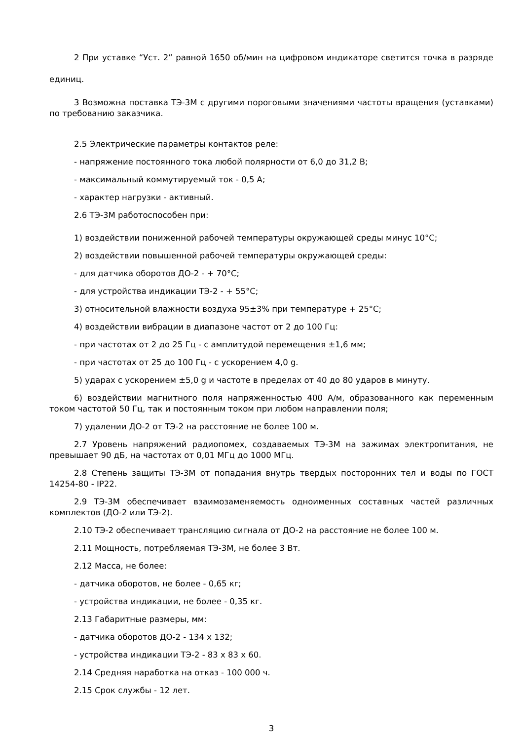2 При уставке “Уст. 2” равной 1650 об/мин на цифровом индикаторе светится точка в разряде единиц.
3 Возможна поставка ТЭ-3М с другими пороговыми значениями частоты вращения (уставками) по требованию заказчика.
2.5 Электрические параметры контактов реле:
- напряжение постоянного тока любой полярности от 6,0 до 31,2 В;
- максимальный коммутируемый ток - 0,5 А;
- характер нагрузки - активный.
2.6 ТЭ-3М работоспособен при:
1) воздействии пониженной рабочей температуры окружающей среды минус 10°С;
2) воздействии повышенной рабочей температуры окружающей среды:
- для датчика оборотов ДО-2 - + 70°С;
- для устройства индикации ТЭ-2 - + 55°С;
3) относительной влажности воздуха 95±3% при температуре + 25°С;
4) воздействии вибрации в диапазоне частот от 2 до 100 Гц:
- при частотах от 2 до 25 Гц - с амплитудой перемещения ±1,6 мм;
- при частотах от 25 до 100 Гц - с ускорением 4,0 g.
5) ударах с ускорением ±5,0 g и частоте в пределах от 40 до 80 ударов в минуту.
6) воздействии магнитного поля напряженностью 400 А/м, образованного как переменным током частотой 50 Гц, так и постоянным током при любом направлении поля;
7) удалении ДО-2 от ТЭ-2 на расстояние не более 100 м.
2.7 Уровень напряжений радиопомех, создаваемых ТЭ-3М на зажимах электропитания, не превышает 90 дБ, на частотах от 0,01 МГц до 1000 МГц.
2.8 Степень защиты ТЭ-3М от попадания внутрь твердых посторонних тел и воды по ГОСТ 14254-80 - IP22.
2.9 ТЭ-3М обеспечивает взаимозаменяемость одноименных составных частей различных комплектов (ДО-2 или ТЭ-2).
2.10 ТЭ-2 обеспечивает трансляцию сигнала от ДО-2 на расстояние не более 100 м.
2.11 Мощность, потребляемая ТЭ-3М, не более 3 Вт.
2.12 Масса, не более:
- датчика оборотов, не более - 0,65 кг;
- устройства индикации, не более - 0,35 кг.
2.13 Габаритные размеры, мм:
- датчика оборотов ДО-2 - 134 х 132;
- устройства индикации ТЭ-2 - 83 х 83 х 60.
2.14 Средняя наработка на отказ - 100 000 ч.
2.15 Срок службы - 12 лет.
3